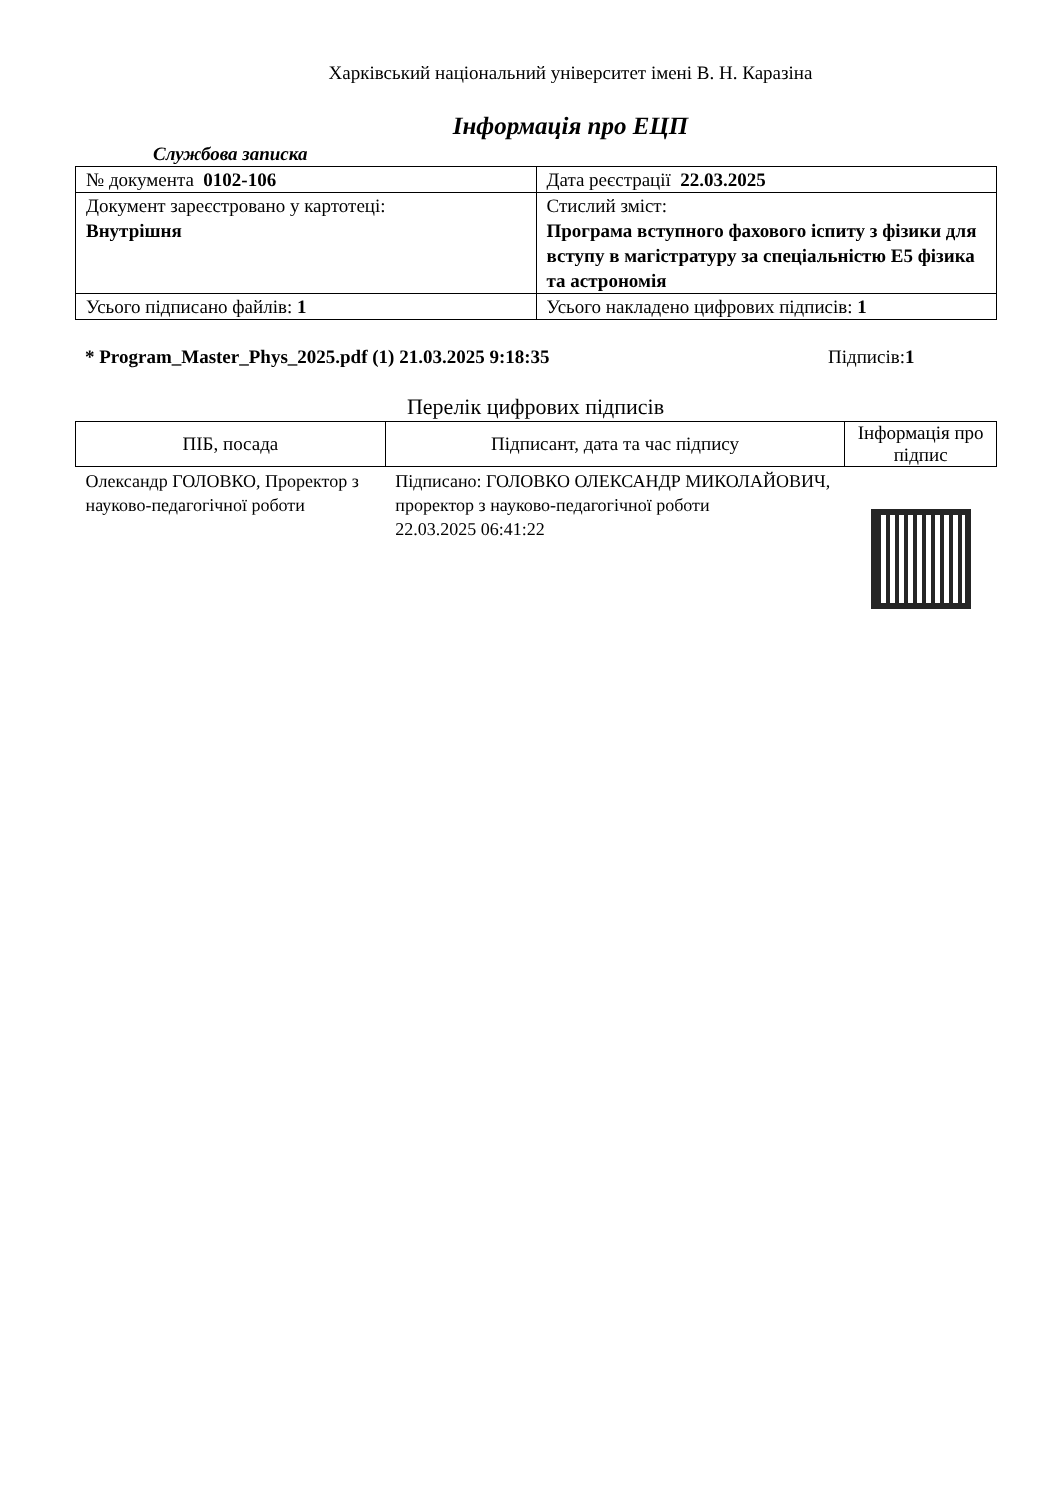Харківський національний університет імені В. Н. Каразіна
Інформація про ЕЦП
Службова записка
| № документа 0102-106 | Дата реєстрації 22.03.2025 |
| Документ зареєстровано у картотеці: Внутрішня | Стислий зміст: Програма вступного фахового іспиту з фізики для вступу в магістратуру за спеціальністю Е5 фізика та астрономія |
| Усього підписано файлів: 1 | Усього накладено цифрових підписів: 1 |
* Program_Master_Phys_2025.pdf (1) 21.03.2025 9:18:35
Підписів:1
Перелік цифрових підписів
| ПІБ, посада | Підписант, дата та час підпису | Інформація про підпис |
| --- | --- | --- |
| Олександр ГОЛОВКО, Проректор з науково-педагогічної роботи | Підписано: ГОЛОВКО ОЛЕКСАНДР МИКОЛАЙОВИЧ, проректор з науково-педагогічної роботи 22.03.2025 06:41:22 | |